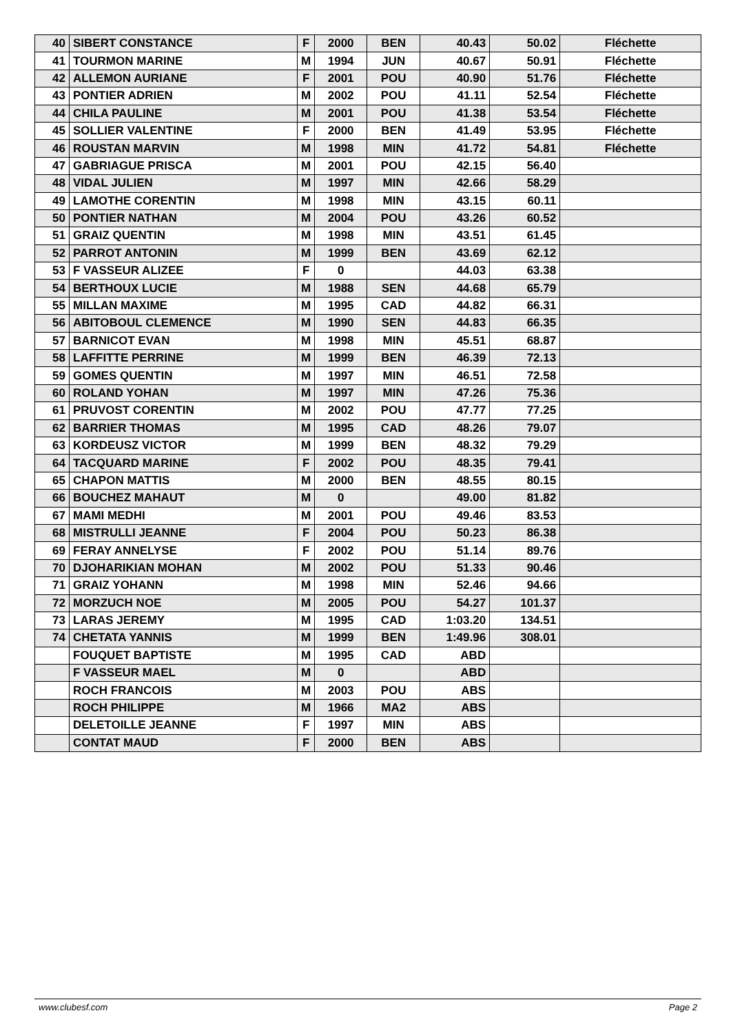| 40 | SIBERT CONSTANCE | F | 2000 | BEN | 40.43 | 50.02 | Fléchette |
| 41 | TOURMON MARINE | M | 1994 | JUN | 40.67 | 50.91 | Fléchette |
| 42 | ALLEMON AURIANE | F | 2001 | POU | 40.90 | 51.76 | Fléchette |
| 43 | PONTIER ADRIEN | M | 2002 | POU | 41.11 | 52.54 | Fléchette |
| 44 | CHILA PAULINE | M | 2001 | POU | 41.38 | 53.54 | Fléchette |
| 45 | SOLLIER VALENTINE | F | 2000 | BEN | 41.49 | 53.95 | Fléchette |
| 46 | ROUSTAN MARVIN | M | 1998 | MIN | 41.72 | 54.81 | Fléchette |
| 47 | GABRIAGUE PRISCA | M | 2001 | POU | 42.15 | 56.40 | |
| 48 | VIDAL JULIEN | M | 1997 | MIN | 42.66 | 58.29 | |
| 49 | LAMOTHE CORENTIN | M | 1998 | MIN | 43.15 | 60.11 | |
| 50 | PONTIER NATHAN | M | 2004 | POU | 43.26 | 60.52 | |
| 51 | GRAIZ QUENTIN | M | 1998 | MIN | 43.51 | 61.45 | |
| 52 | PARROT ANTONIN | M | 1999 | BEN | 43.69 | 62.12 | |
| 53 | F VASSEUR ALIZEE | F | 0 | | 44.03 | 63.38 | |
| 54 | BERTHOUX LUCIE | M | 1988 | SEN | 44.68 | 65.79 | |
| 55 | MILLAN MAXIME | M | 1995 | CAD | 44.82 | 66.31 | |
| 56 | ABITOBOUL CLEMENCE | M | 1990 | SEN | 44.83 | 66.35 | |
| 57 | BARNICOT EVAN | M | 1998 | MIN | 45.51 | 68.87 | |
| 58 | LAFFITTE PERRINE | M | 1999 | BEN | 46.39 | 72.13 | |
| 59 | GOMES QUENTIN | M | 1997 | MIN | 46.51 | 72.58 | |
| 60 | ROLAND YOHAN | M | 1997 | MIN | 47.26 | 75.36 | |
| 61 | PRUVOST CORENTIN | M | 2002 | POU | 47.77 | 77.25 | |
| 62 | BARRIER THOMAS | M | 1995 | CAD | 48.26 | 79.07 | |
| 63 | KORDEUSZ VICTOR | M | 1999 | BEN | 48.32 | 79.29 | |
| 64 | TACQUARD MARINE | F | 2002 | POU | 48.35 | 79.41 | |
| 65 | CHAPON MATTIS | M | 2000 | BEN | 48.55 | 80.15 | |
| 66 | BOUCHEZ MAHAUT | M | 0 | | 49.00 | 81.82 | |
| 67 | MAMI MEDHI | M | 2001 | POU | 49.46 | 83.53 | |
| 68 | MISTRULLI JEANNE | F | 2004 | POU | 50.23 | 86.38 | |
| 69 | FERAY ANNELYSE | F | 2002 | POU | 51.14 | 89.76 | |
| 70 | DJOHARIKIAN MOHAN | M | 2002 | POU | 51.33 | 90.46 | |
| 71 | GRAIZ YOHANN | M | 1998 | MIN | 52.46 | 94.66 | |
| 72 | MORZUCH NOE | M | 2005 | POU | 54.27 | 101.37 | |
| 73 | LARAS JEREMY | M | 1995 | CAD | 1:03.20 | 134.51 | |
| 74 | CHETATA YANNIS | M | 1999 | BEN | 1:49.96 | 308.01 | |
| | FOUQUET BAPTISTE | M | 1995 | CAD | ABD | | |
| | F VASSEUR MAEL | M | 0 | | ABD | | |
| | ROCH FRANCOIS | M | 2003 | POU | ABS | | |
| | ROCH PHILIPPE | M | 1966 | MA2 | ABS | | |
| | DELETOILLE JEANNE | F | 1997 | MIN | ABS | | |
| | CONTAT MAUD | F | 2000 | BEN | ABS | | |
www.clubesf.com Page 2